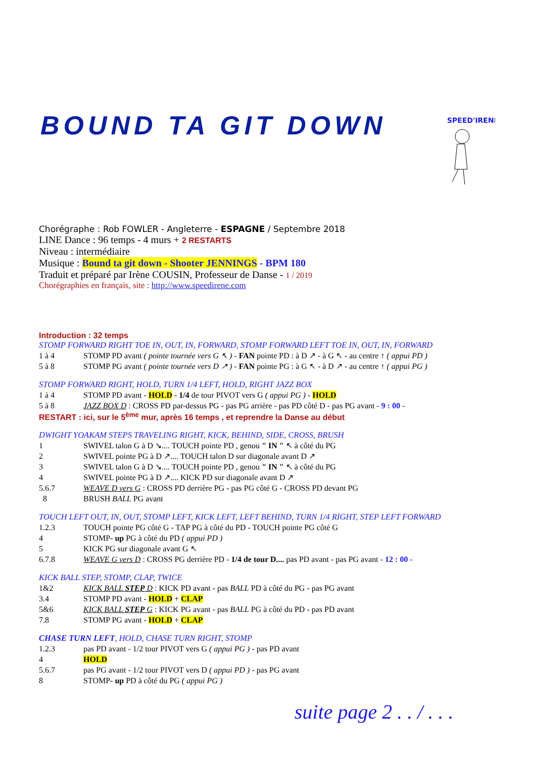BOUND TA GIT DOWN
SPEED'IRENE
Chorégraphe : Rob FOWLER - Angleterre - ESPAGNE / Septembre 2018
LINE Dance : 96 temps - 4 murs + 2 RESTARTS
Niveau : intermédiaire
Musique : Bound ta git down - Shooter JENNINGS - BPM 180
Traduit et préparé par Irène COUSIN, Professeur de Danse - 1 / 2019
Chorégraphies en français, site : http://www.speedirene.com
Introduction : 32 temps
STOMP FORWARD RIGHT TOE IN, OUT, IN, FORWARD, STOMP FORWARD LEFT TOE IN, OUT, IN, FORWARD
1 à 4 STOMP PD avant ( pointe tournée vers G ↖ ) - FAN pointe PD : à D ↗ - à G ↖ - au centre ↑ ( appui PD )
5 à 8 STOMP PG avant ( pointe tournée vers D ↗ ) - FAN pointe PG : à G ↖ - à D ↗ - au centre ↑ ( appui PG )
STOMP FORWARD RIGHT, HOLD, TURN 1/4 LEFT, HOLD, RIGHT JAZZ BOX
1 à 4 STOMP PD avant - HOLD - 1/4 de tour PIVOT vers G ( appui PG ) - HOLD
5 à 8 JAZZ BOX D : CROSS PD par-dessus PG - pas PG arrière - pas PD côté D - pas PG avant - 9 : 00 -
RESTART : ici, sur le 5<sup>ème</sup> mur, après 16 temps , et reprendre la Danse au début
DWIGHT YOAKAM STEPS TRAVELING RIGHT, KICK, BEHIND, SIDE, CROSS, BRUSH
1 SWIVEL talon G à D ↘.... TOUCH pointe PD , genou " IN " ↖ à côté du PG
2 SWIVEL pointe PG à D ↗.... TOUCH talon D sur diagonale avant D ↗
3 SWIVEL talon G à D ↘.... TOUCH pointe PD , genou " IN " ↖ à côté du PG
4 SWIVEL pointe PG à D ↗.... KICK PD sur diagonale avant D ↗
5.6.7 WEAVE D vers G : CROSS PD derrière PG - pas PG côté G - CROSS PD devant PG
8 BRUSH BALL PG avant
TOUCH LEFT OUT, IN, OUT, STOMP LEFT, KICK LEFT, LEFT BEHIND, TURN 1/4 RIGHT, STEP LEFT FORWARD
1.2.3 TOUCH pointe PG côté G - TAP PG à côté du PD - TOUCH pointe PG côté G
4 STOMP- up PG à côté du PD ( appui PD )
5 KICK PG sur diagonale avant G ↖
6.7.8 WEAVE G vers D : CROSS PG derrière PD - 1/4 de tour D.... pas PD avant - pas PG avant - 12 : 00 -
KICK BALL STEP, STOMP, CLAP, TWICE
1&2 KICK BALL STEP D : KICK PD avant - pas BALL PD à côté du PG - pas PG avant
3.4 STOMP PD avant - HOLD + CLAP
5&6 KICK BALL STEP G : KICK PG avant - pas BALL PG à côté du PD - pas PD avant
7.8 STOMP PG avant - HOLD + CLAP
CHASE TURN LEFT, HOLD, CHASE TURN RIGHT, STOMP
1.2.3 pas PD avant - 1/2 tour PIVOT vers G ( appui PG ) - pas PD avant
4 HOLD
5.6.7 pas PG avant - 1/2 tour PIVOT vers D ( appui PD ) - pas PG avant
8 STOMP- up PD à côté du PG ( appui PG )
suite page 2 . . / . . .